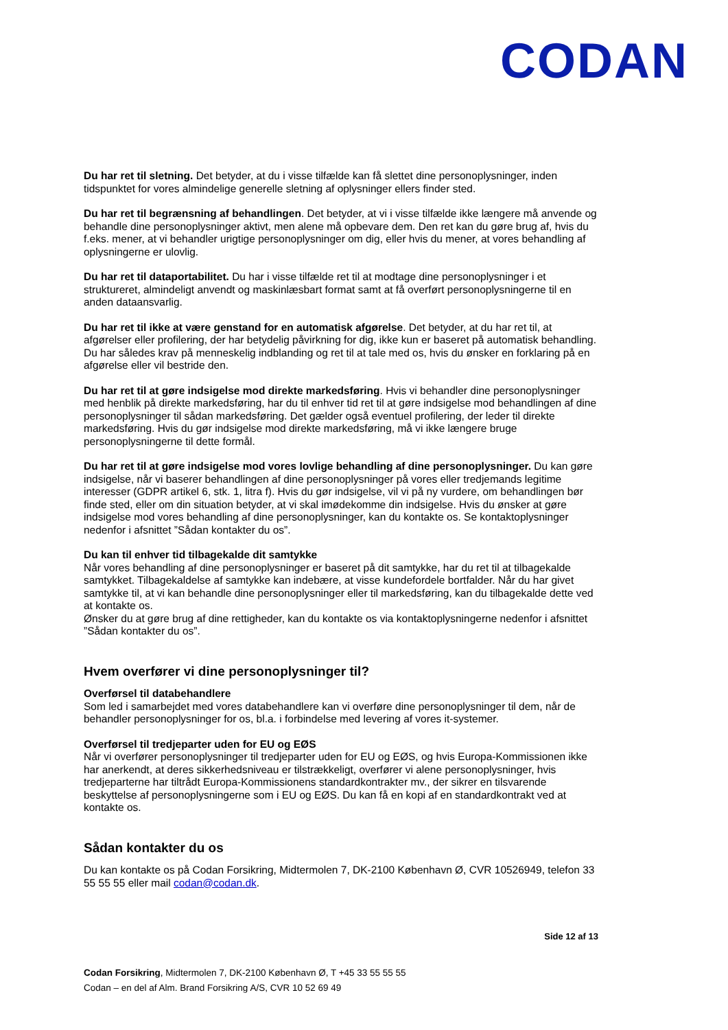CODAN
Du har ret til sletning. Det betyder, at du i visse tilfælde kan få slettet dine personoplysninger, inden tidspunktet for vores almindelige generelle sletning af oplysninger ellers finder sted.
Du har ret til begrænsning af behandlingen. Det betyder, at vi i visse tilfælde ikke længere må anvende og behandle dine personoplysninger aktivt, men alene må opbevare dem. Den ret kan du gøre brug af, hvis du f.eks. mener, at vi behandler urigtige personoplysninger om dig, eller hvis du mener, at vores behandling af oplysningerne er ulovlig.
Du har ret til dataportabilitet. Du har i visse tilfælde ret til at modtage dine personoplysninger i et struktureret, almindeligt anvendt og maskinlæsbart format samt at få overført personoplysningerne til en anden dataansvarlig.
Du har ret til ikke at være genstand for en automatisk afgørelse. Det betyder, at du har ret til, at afgørelser eller profilering, der har betydelig påvirkning for dig, ikke kun er baseret på automatisk behandling. Du har således krav på menneskelig indblanding og ret til at tale med os, hvis du ønsker en forklaring på en afgørelse eller vil bestride den.
Du har ret til at gøre indsigelse mod direkte markedsføring. Hvis vi behandler dine personoplysninger med henblik på direkte markedsføring, har du til enhver tid ret til at gøre indsigelse mod behandlingen af dine personoplysninger til sådan markedsføring. Det gælder også eventuel profilering, der leder til direkte markedsføring. Hvis du gør indsigelse mod direkte markedsføring, må vi ikke længere bruge personoplysningerne til dette formål.
Du har ret til at gøre indsigelse mod vores lovlige behandling af dine personoplysninger. Du kan gøre indsigelse, når vi baserer behandlingen af dine personoplysninger på vores eller tredjemands legitime interesser (GDPR artikel 6, stk. 1, litra f). Hvis du gør indsigelse, vil vi på ny vurdere, om behandlingen bør finde sted, eller om din situation betyder, at vi skal imødekomme din indsigelse. Hvis du ønsker at gøre indsigelse mod vores behandling af dine personoplysninger, kan du kontakte os. Se kontaktoplysninger nedenfor i afsnittet ”Sådan kontakter du os”.
Du kan til enhver tid tilbagekalde dit samtykke
Når vores behandling af dine personoplysninger er baseret på dit samtykke, har du ret til at tilbagekalde samtykket. Tilbagekaldelse af samtykke kan indebære, at visse kundefordele bortfalder. Når du har givet samtykke til, at vi kan behandle dine personoplysninger eller til markedsføring, kan du tilbagekalde dette ved at kontakte os.
Ønsker du at gøre brug af dine rettigheder, kan du kontakte os via kontaktoplysningerne nedenfor i afsnittet ”Sådan kontakter du os”.
Hvem overfører vi dine personoplysninger til?
Overførsel til databehandlere
Som led i samarbejdet med vores databehandlere kan vi overføre dine personoplysninger til dem, når de behandler personoplysninger for os, bl.a. i forbindelse med levering af vores it-systemer.
Overførsel til tredjeparter uden for EU og EØS
Når vi overfører personoplysninger til tredjeparter uden for EU og EØS, og hvis Europa-Kommissionen ikke har anerkendt, at deres sikkerhedsniveau er tilstrækkeligt, overfører vi alene personoplysninger, hvis tredjeparterne har tiltrådt Europa-Kommissionens standardkontrakter mv., der sikrer en tilsvarende beskyttelse af personoplysningerne som i EU og EØS. Du kan få en kopi af en standardkontrakt ved at kontakte os.
Sådan kontakter du os
Du kan kontakte os på Codan Forsikring, Midtermolen 7, DK-2100 København Ø, CVR 10526949, telefon 33 55 55 55 eller mail codan@codan.dk.
Side 12 af 13
Codan Forsikring, Midtermolen 7, DK-2100 København Ø, T +45 33 55 55 55
Codan – en del af Alm. Brand Forsikring A/S, CVR 10 52 69 49